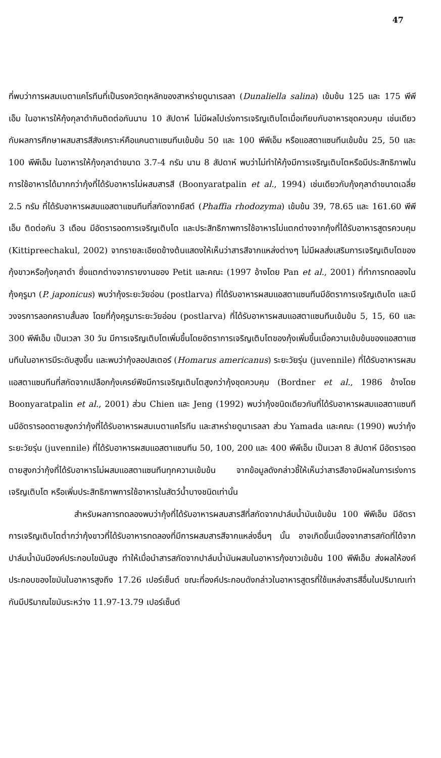47
ที่พบว่าการผสมเบตาแคโรทีนที่เป็นรงควัตถุหลักของสาหร่ายดูนาเรลลา (Dunaliella salina) เข้มข้น 125 และ 175 พีพีเอ็ม ในอาหารให้กุ้งกุลาดำกินติดต่อกันนาน 10 สัปดาห์ ไม่มีผลไปเร่งการเจริญเติบโตเมื่อเทียบกับอาหารชุดควบคุม เช่นเดียวกับผลการศึกษาผสมสารสีสังเคราะห์คือแคนตาแซนทีนเข้มข้น 50 และ 100 พีพีเอ็ม หรือแอสตาแซนทีนเข้มข้น 25, 50 และ 100 พีพีเอ็ม ในอาหารให้กุ้งกุลาดำขนาด 3.7-4 กรัม นาน 8 สัปดาห์ พบว่าไม่ทำให้กุ้งมีการเจริญเติบโตหรือมีประสิทธิภาพในการใช้อาหารได้มากกว่ากุ้งที่ได้รับอาหารไม่ผสมสารสี (Boonyaratpalin et al., 1994) เช่นเดียวกับกุ้งกุลาดำขนาดเฉลี่ย 2.5 กรัม ที่ได้รับอาหารผสมแอสตาแซนทีนที่สกัดจากยีสต์ (Phaffia rhodozyma) เข้มข้น 39, 78.65 และ 161.60 พีพีเอ็ม ติดต่อกัน 3 เดือน มีอัตรารอดการเจริญเติบโต และประสิทธิภาพการใช้อาหารไม่แตกต่างจากกุ้งที่ได้รับอาหารสูตรควบคุม (Kittipreechakul, 2002) จากรายละเอียดข้างต้นแสดงให้เห็นว่าสารสีจากแหล่งต่างๆ ไม่มีผลส่งเสริมการเจริญเติบโตของกุ้งขาวหรือกุ้งกุลาดำ ซึ่งแตกต่างจากรายงานของ Petit และคณะ (1997 อ้างโดย Pan et al., 2001) ที่ทำการทดลองในกุ้งคุรูมา (P. japonicus) พบว่ากุ้งระยะวัยอ่อน (postlarva) ที่ได้รับอาหารผสมแอสตาแซนทีนมีอัตราการเจริญเติบโต และมีวงจรการลอกคราบสั้นลง โดยที่กุ้งคุรูมาระยะวัยอ่อน (postlarva) ที่ได้รับอาหารผสมแอสตาแซนทีนเข้มข้น 5, 15, 60 และ 300 พีพีเอ็ม เป็นเวลา 30 วัน มีการเจริญเติบโตเพิ่มขึ้นโดยอัตราการเจริญเติบโตของกุ้งเพิ่มขึ้นเมื่อความเข้มข้นของแอสตาแซนทีนในอาหารมีระดับสูงขึ้น และพบว่ากุ้งลอปสเตอร์ (Homarus americanus) ระยะวัยรุ่น (juvennile) ที่ได้รับอาหารผสมแอสตาแซนทีนที่สกัดจากเปลือกกุ้งเครย์ฟิชมีการเจริญเติบโตสูงกว่ากุ้งชุดควบคุม (Bordner et al., 1986 อ้างโดย Boonyaratpalin et al., 2001) ส่วน Chien และ Jeng (1992) พบว่ากุ้งชนิดเดียวกันที่ได้รับอาหารผสมแอสตาแซนทีนมีอัตรารอดตายสูงกว่ากุ้งที่ได้รับอาหารผสมเบตาแคโรทีน และสาหร่ายดูนาเรลลา ส่วน Yamada และคณะ (1990) พบว่ากุ้งระยะวัยรุ่น (juvennile) ที่ได้รับอาหารผสมแอสตาแซนทีน 50, 100, 200 และ 400 พีพีเอ็ม เป็นเวลา 8 สัปดาห์ มีอัตรารอดตายสูงกว่ากุ้งที่ได้รับอาหารไม่ผสมแอสตาแซนทีนทุกความเข้มข้น จากข้อมูลดังกล่าวชี้ให้เห็นว่าสารสีอาจมีผลในการเร่งการเจริญเติบโต หรือเพิ่มประสิทธิภาพการใช้อาหารในสัตว์น้ำบางชนิดเท่านั้น
สำหรับผลการทดลองพบว่ากุ้งที่ได้รับอาหารผสมสารสีที่สกัดจากปาล์มน้ำมันเข้มข้น 100 พีพีเอ็ม มีอัตราการเจริญเติบโตต่ำกว่ากุ้งขาวที่ได้รับอาหารทดลองที่มีการผสมสารสีจากแหล่งอื่นๆ นั้น อาจเกิดขึ้นเนื่องจากสารสกัดที่ได้จากปาล์มน้ำมันมีองค์ประกอบไขมันสูง ทำให้เมื่อนำสารสกัดจากปาล์มน้ำมันผสมในอาหารกุ้งขาวเข้มข้น 100 พีพีเอ็ม ส่งผลให้องค์ประกอบของไขมันในอาหารสูงถึง 17.26 เปอร์เซ็นต์ ขณะที่องค์ประกอบดังกล่าวในอาหารสูตรที่ใช้แหล่งสารสีอื่นในปริมาณเท่ากันมีปริมาณไขมันระหว่าง 11.97-13.79 เปอร์เซ็นต์